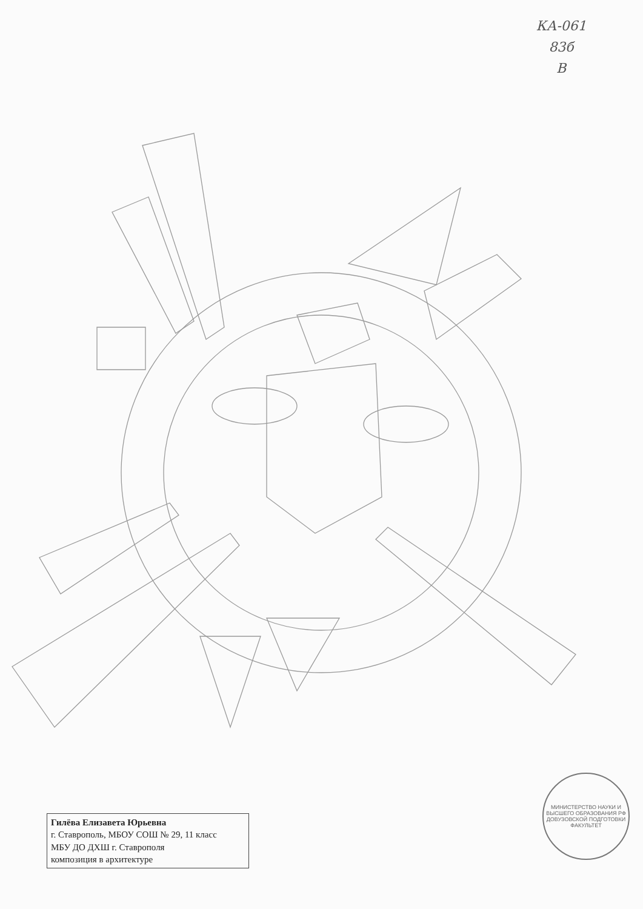КА-061
83б
В
Гилёва Елизавета Юрьевна
г. Ставрополь, МБОУ СОШ № 29, 11 класс
МБУ ДО ДХШ г. Ставрополя
композиция в архитектуре
МИНИСТЕРСТВО НАУКИ И ВЫСШЕГО ОБРАЗОВАНИЯ РФ
ДОВУЗОВСКОЙ ПОДГОТОВКИ
ФАКУЛЬТЕТ